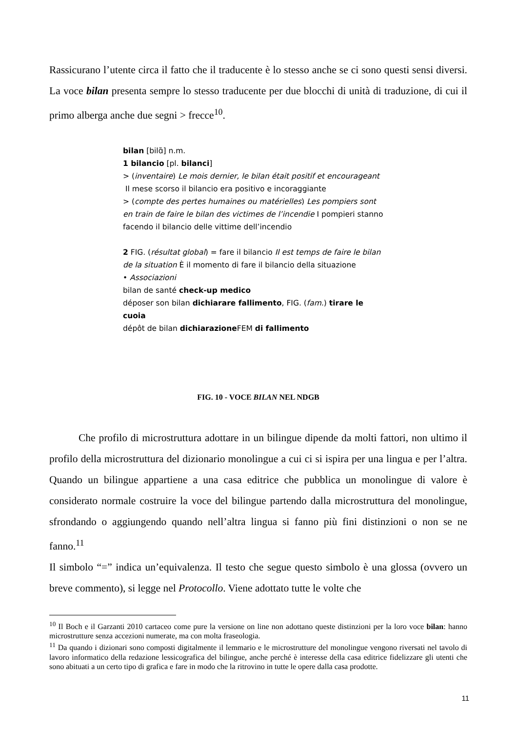Rassicurano l’utente circa il fatto che il traducente è lo stesso anche se ci sono questi sensi diversi. La voce bilan presenta sempre lo stesso traducente per due blocchi di unità di traduzione, di cui il primo alberga anche due segni > frecce<sup>10</sup>.
bilan [bilɑ̃] n.m.
1 bilancio [pl. bilanci]
> (inventaire) Le mois dernier, le bilan était positif et encourageant
Il mese scorso il bilancio era positivo e incoraggiante
> (compte des pertes humaines ou matérielles) Les pompiers sont
en train de faire le bilan des victimes de l’incendie I pompieri stanno facendo il bilancio delle vittime dell’incendio
2 FIG. (résultat global) = fare il bilancio Il est temps de faire le bilan
de la situation È il momento di fare il bilancio della situazione
• Associazioni
bilan de santé check-up medico
déposer son bilan dichiarare fallimento, FIG. (fam.) tirare le cuoia
dépôt de bilan dichiarazione FEM di fallimento
FIG. 10 - VOCE BILAN NEL NDGB
Che profilo di microstruttura adottare in un bilingue dipende da molti fattori, non ultimo il profilo della microstruttura del dizionario monolingue a cui ci si ispira per una lingua e per l’altra. Quando un bilingue appartiene a una casa editrice che pubblica un monolingue di valore è considerato normale costruire la voce del bilingue partendo dalla microstruttura del monolingue, sfrondando o aggiungendo quando nell’altra lingua si fanno più fini distinzioni o non se ne fanno.<sup>11</sup>
Il simbolo “=” indica un’equivalenza. Il testo che segue questo simbolo è una glossa (ovvero un breve commento), si legge nel Protocollo. Viene adottato tutte le volte che
<sup>10</sup> Il Boch e il Garzanti 2010 cartaceo come pure la versione on line non adottano queste distinzioni per la loro voce bilan: hanno microstrutture senza accezioni numerate, ma con molta fraseologia.
<sup>11</sup> Da quando i dizionari sono composti digitalmente il lemmario e le microstrutture del monolingue vengono riversati nel tavolo di lavoro informatico della redazione lessicografica del bilingue, anche perché è interesse della casa editrice fidelizzare gli utenti che sono abituati a un certo tipo di grafica e fare in modo che la ritrovino in tutte le opere dalla casa prodotte.
11